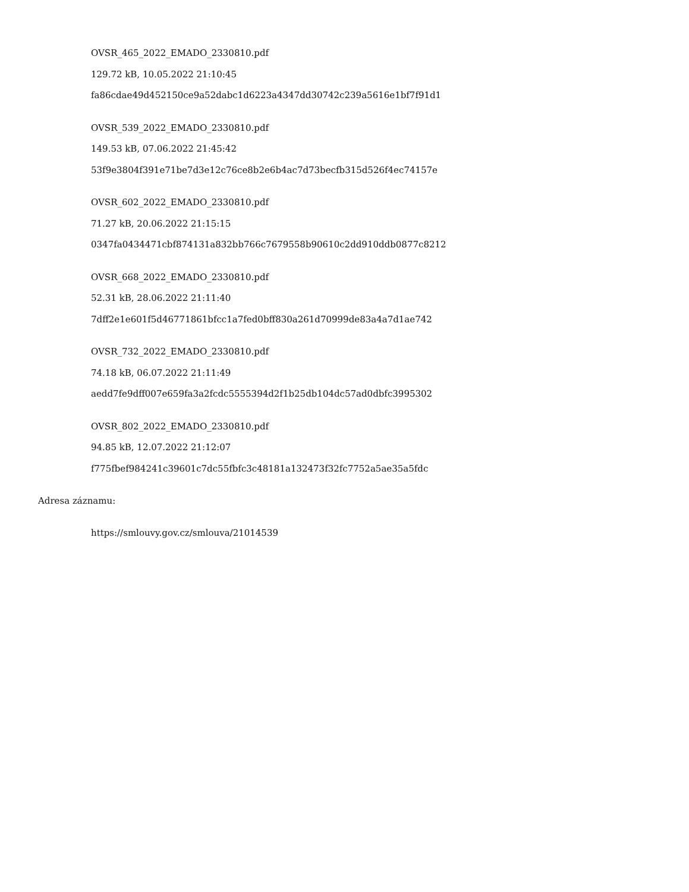OVSR_465_2022_EMADO_2330810.pdf
129.72 kB, 10.05.2022 21:10:45
fa86cdae49d452150ce9a52dabc1d6223a4347dd30742c239a5616e1bf7f91d1
OVSR_539_2022_EMADO_2330810.pdf
149.53 kB, 07.06.2022 21:45:42
53f9e3804f391e71be7d3e12c76ce8b2e6b4ac7d73becfb315d526f4ec74157e
OVSR_602_2022_EMADO_2330810.pdf
71.27 kB, 20.06.2022 21:15:15
0347fa0434471cbf874131a832bb766c7679558b90610c2dd910ddb0877c8212
OVSR_668_2022_EMADO_2330810.pdf
52.31 kB, 28.06.2022 21:11:40
7dff2e1e601f5d46771861bfcc1a7fed0bff830a261d70999de83a4a7d1ae742
OVSR_732_2022_EMADO_2330810.pdf
74.18 kB, 06.07.2022 21:11:49
aedd7fe9dff007e659fa3a2fcdc5555394d2f1b25db104dc57ad0dbfc3995302
OVSR_802_2022_EMADO_2330810.pdf
94.85 kB, 12.07.2022 21:12:07
f775fbef984241c39601c7dc55fbfc3c48181a132473f32fc7752a5ae35a5fdc
Adresa záznamu:
https://smlouvy.gov.cz/smlouva/21014539